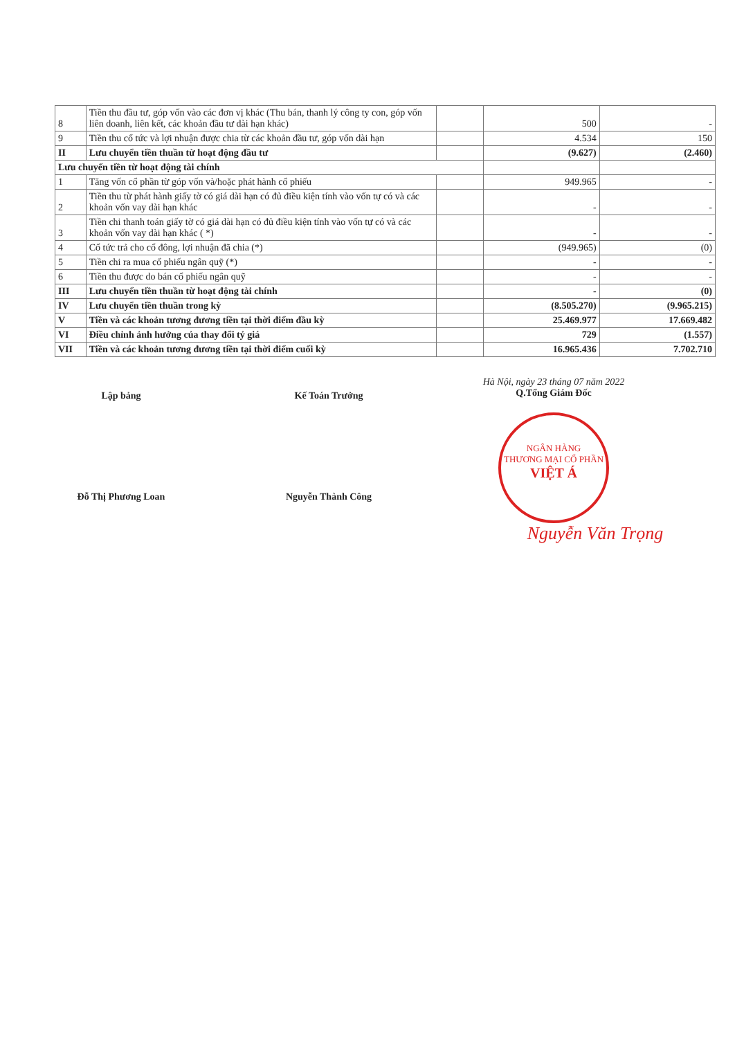| 8 | Tiền thu đầu tư, góp vốn vào các đơn vị khác (Thu bán, thanh lý công ty con, góp vốn liên doanh, liên kết, các khoản đầu tư dài hạn khác) | | 500 | - |
| 9 | Tiền thu cổ tức và lợi nhuận được chia từ các khoản đầu tư, góp vốn dài hạn | | 4.534 | 150 |
| II | Lưu chuyển tiền thuần từ hoạt động đầu tư | | (9.627) | (2.460) |
| Lưu chuyển tiền từ hoạt động tài chính | | | | |
| 1 | Tăng vốn cổ phần từ góp vốn và/hoặc phát hành cổ phiếu | | 949.965 | - |
| 2 | Tiền thu từ phát hành giấy tờ có giá dài hạn có đủ điều kiện tính vào vốn tự có và các khoản vốn vay dài hạn khác | | - | - |
| 3 | Tiền chi thanh toán giấy tờ có giá dài hạn có đủ điều kiện tính vào vốn tự có và các khoản vốn vay dài hạn khác ( *) | | - | - |
| 4 | Cổ tức trả cho cổ đông, lợi nhuận đã chia (*) | | (949.965) | (0) |
| 5 | Tiền chi ra mua cổ phiếu ngân quỹ (*) | | - | - |
| 6 | Tiền thu được do bán cổ phiếu ngân quỹ | | - | - |
| III | Lưu chuyển tiền thuần từ hoạt động tài chính | | - | (0) |
| IV | Lưu chuyển tiền thuần trong kỳ | | (8.505.270) | (9.965.215) |
| V | Tiền và các khoản tương đương tiền tại thời điểm đầu kỳ | | 25.469.977 | 17.669.482 |
| VI | Điều chỉnh ảnh hưởng của thay đổi tỷ giá | | 729 | (1.557) |
| VII | Tiền và các khoản tương đương tiền tại thời điểm cuối kỳ | | 16.965.436 | 7.702.710 |
Lập bảng
Đỗ Thị Phương Loan
Kế Toán Trưởng
Nguyễn Thành Công
Hà Nội, ngày 23 tháng 07 năm 2022
Q.Tổng Giám Đốc
NGÂN HÀNG
THƯƠNG MẠI CỔ PHẦN
VIỆT Á
Nguyễn Văn Trọng